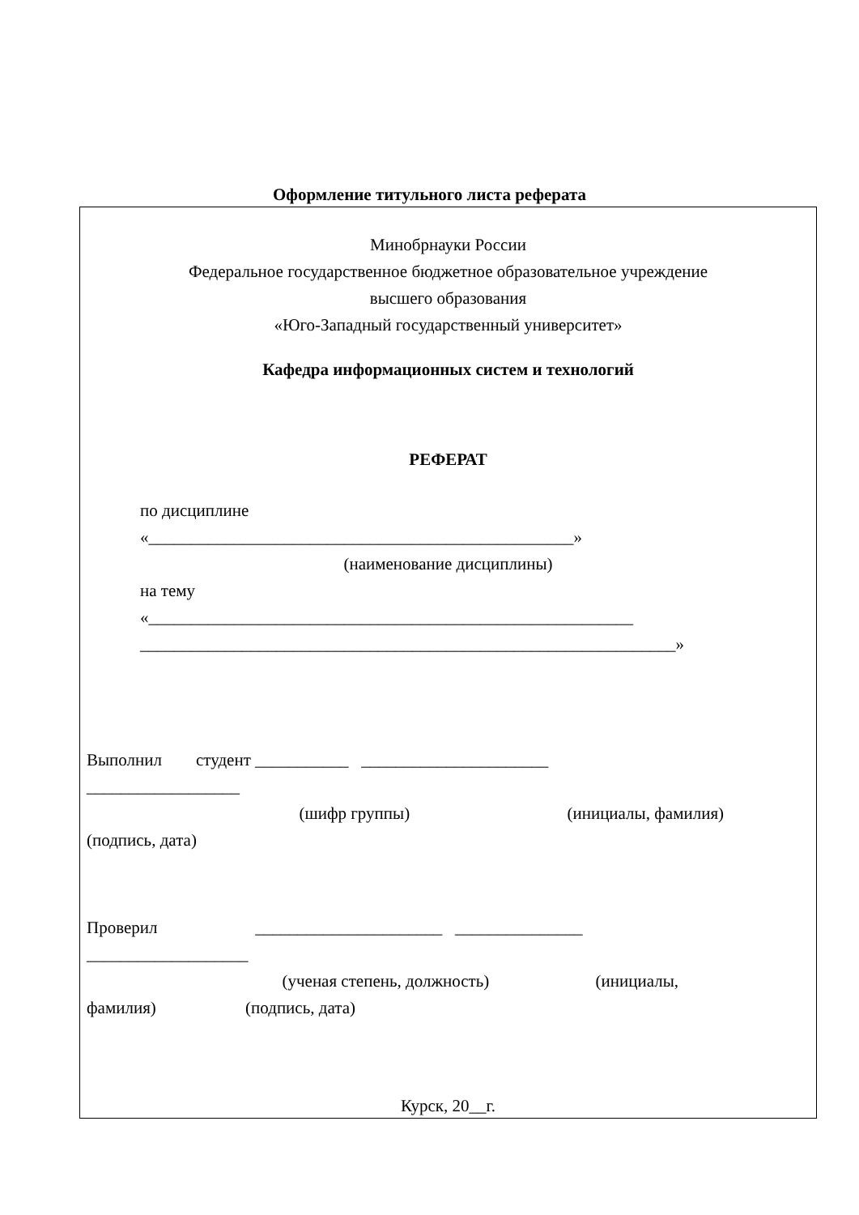Оформление титульного листа реферата
Минобрнауки России
Федеральное государственное бюджетное образовательное учреждение
высшего образования
«Юго-Западный государственный университет»
Кафедра информационных систем и технологий
РЕФЕРАТ
по дисциплине
«__________________________________________________»
(наименование дисциплины)
на тему
«_________________________________________________________
_______________________________________________________________»
Выполнил студент ___________ ______________________
__________________
(шифр группы) (инициалы, фамилия)
(подпись, дата)
Проверил ______________________ _______________
___________________
(ученая степень, должность) (инициалы,
фамилия) (подпись, дата)
Курск, 20__г.